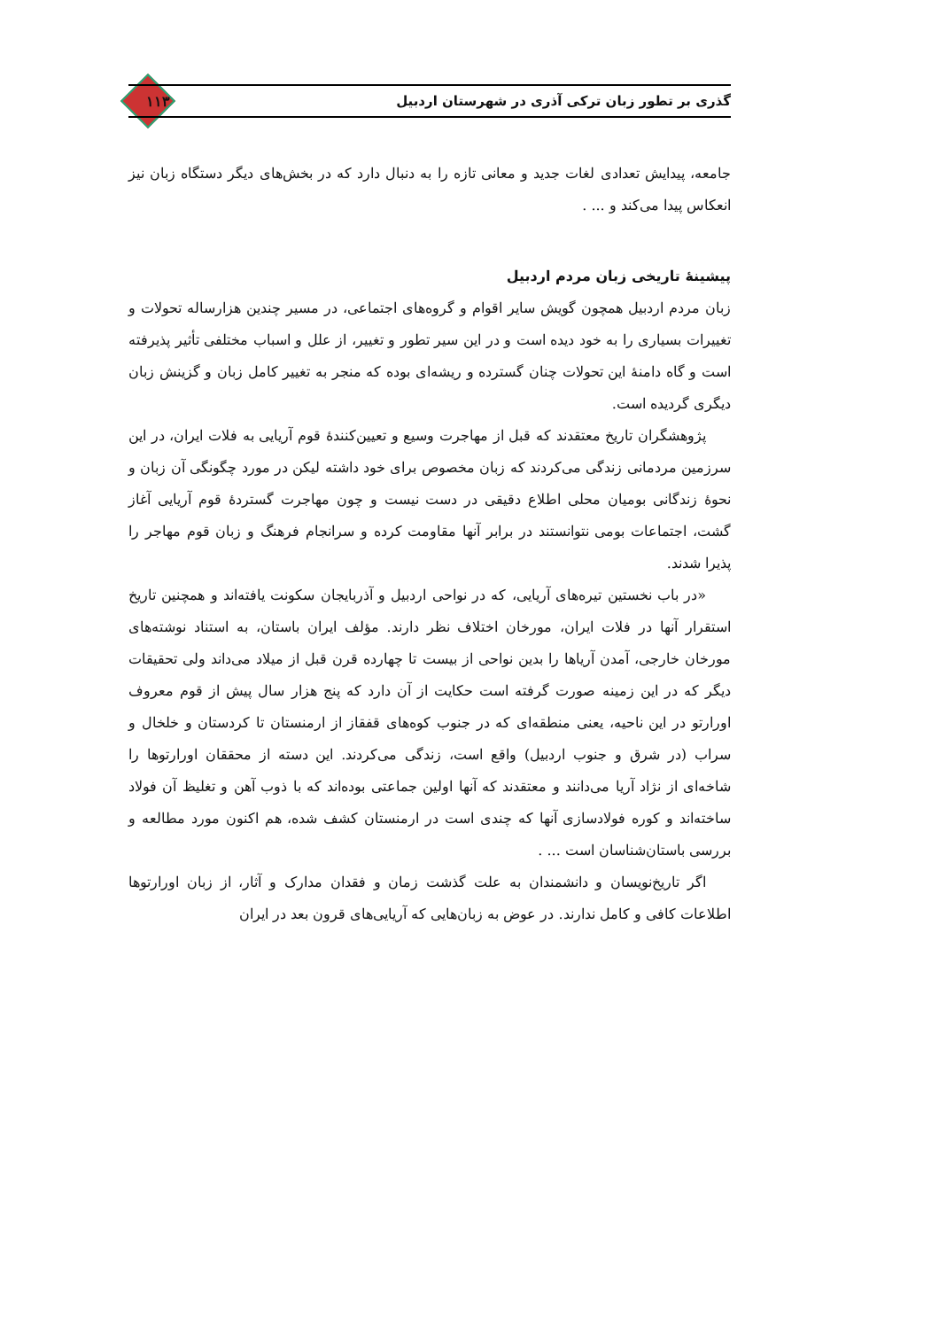گذری بر تطور زبان ترکی آذری در شهرستان اردبیل ۱۱۳
جامعه، پیدایش تعدادی لغات جدید و معانی تازه را به دنبال دارد که در بخش‌های دیگر دستگاه زبان نیز انعکاس پیدا می‌کند و ... .
پیشینهٔ تاریخی زبان مردم اردبیل
زبان مردم اردبیل همچون گویش سایر اقوام و گروه‌های اجتماعی، در مسیر چندین هزارساله تحولات و تغییرات بسیاری را به خود دیده است و در این سیر تطور و تغییر، از علل و اسباب مختلفی تأثیر پذیرفته است و گاه دامنهٔ این تحولات چنان گسترده و ریشه‌ای بوده که منجر به تغییر کامل زبان و گزینش زبان دیگری گردیده است.
پژوهشگران تاریخ معتقدند که قبل از مهاجرت وسیع و تعیین‌کنندهٔ قوم آریایی به فلات ایران، در این سرزمین مردمانی زندگی می‌کردند که زبان مخصوص برای خود داشته لیکن در مورد چگونگی آن زبان و نحوهٔ زندگانی بومیان محلی اطلاع دقیقی در دست نیست و چون مهاجرت گستردهٔ قوم آریایی آغاز گشت، اجتماعات بومی نتوانستند در برابر آنها مقاومت کرده و سرانجام فرهنگ و زبان قوم مهاجر را پذیرا شدند.
«در باب نخستین تیره‌های آریایی، که در نواحی اردبیل و آذربایجان سکونت یافته‌اند و همچنین تاریخ استقرار آنها در فلات ایران، مورخان اختلاف نظر دارند. مؤلف ایران باستان، به استناد نوشته‌های مورخان خارجی، آمدن آریاها را بدین نواحی از بیست تا چهارده قرن قبل از میلاد می‌داند ولی تحقیقات دیگر که در این زمینه صورت گرفته است حکایت از آن دارد که پنج هزار سال پیش از قوم معروف اورارتو در این ناحیه، یعنی منطقه‌ای که در جنوب کوه‌های قفقاز از ارمنستان تا کردستان و خلخال و سراب (در شرق و جنوب اردبیل) واقع است، زندگی می‌کردند. این دسته از محققان اورارتوها را شاخه‌ای از نژاد آریا می‌دانند و معتقدند که آنها اولین جماعتی بوده‌اند که با ذوب آهن و تغلیظ آن فولاد ساخته‌اند و کوره فولادسازی آنها که چندی است در ارمنستان کشف شده، هم اکنون مورد مطالعه و بررسی باستان‌شناسان است ... .
اگر تاریخ‌نویسان و دانشمندان به علت گذشت زمان و فقدان مدارک و آثار، از زبان اورارتوها اطلاعات کافی و کامل ندارند. در عوض به زبان‌هایی که آریایی‌های قرون بعد در ایران